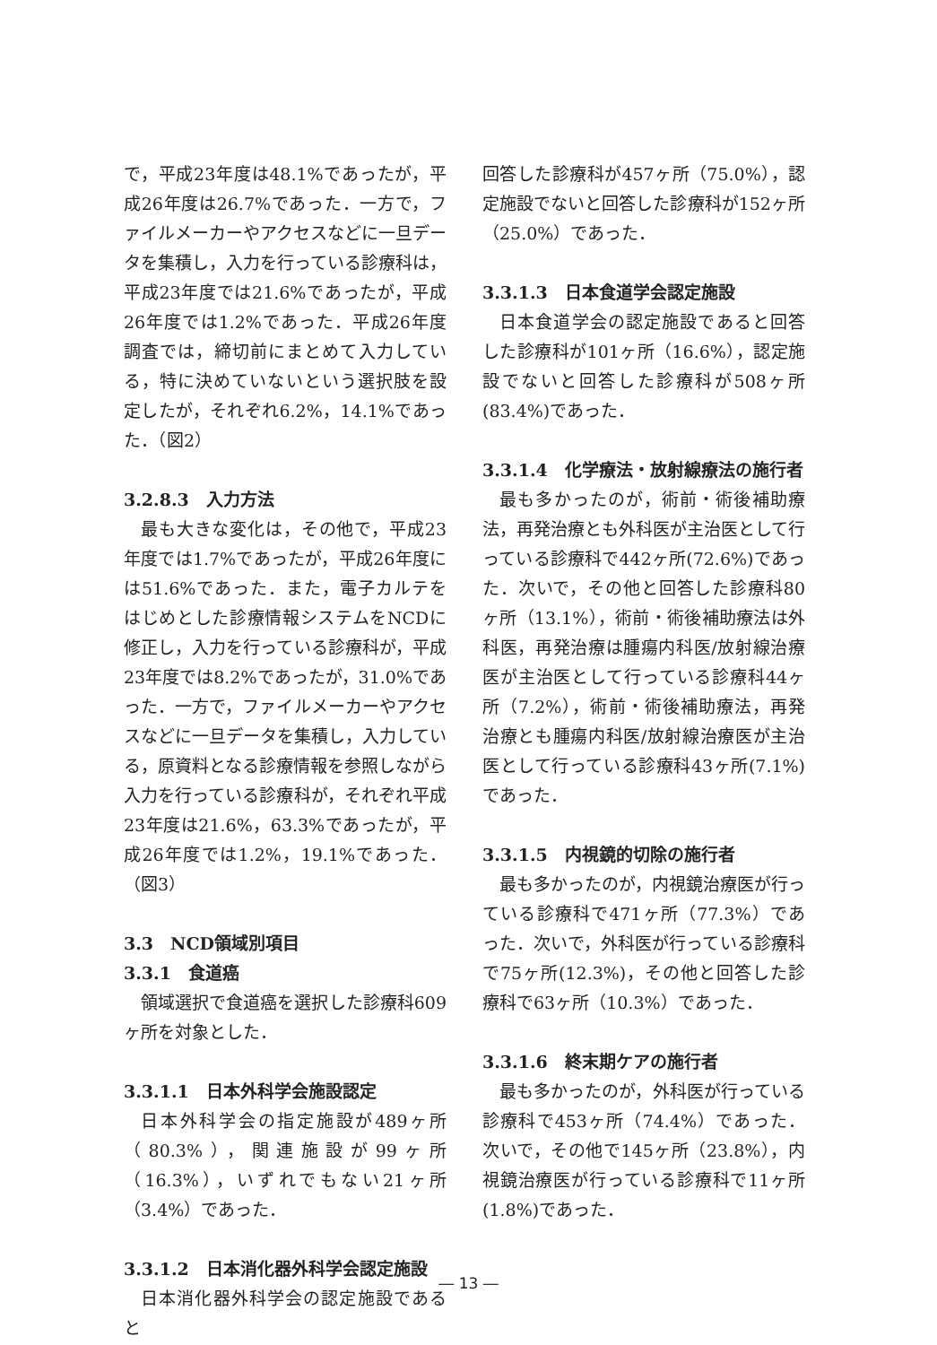で，平成23年度は48.1%であったが，平成26年度は26.7%であった．一方で，ファイルメーカーやアクセスなどに一旦データを集積し，入力を行っている診療科は，平成23年度では21.6%であったが，平成26年度では1.2%であった．平成26年度調査では，締切前にまとめて入力している，特に決めていないという選択肢を設定したが，それぞれ6.2%，14.1%であった．（図2）
3.2.8.3　入力方法
最も大きな変化は，その他で，平成23年度では1.7%であったが，平成26年度には51.6%であった．また，電子カルテをはじめとした診療情報システムをNCDに修正し，入力を行っている診療科が，平成23年度では8.2%であったが，31.0%であった．一方で，ファイルメーカーやアクセスなどに一旦データを集積し，入力している，原資料となる診療情報を参照しながら入力を行っている診療科が，それぞれ平成23年度は21.6%，63.3%であったが，平成26年度では1.2%，19.1%であった．（図3）
3.3　NCD領域別項目
3.3.1　食道癌
領域選択で食道癌を選択した診療科609ヶ所を対象とした．
3.3.1.1　日本外科学会施設認定
日本外科学会の指定施設が489ヶ所（80.3%），関連施設が99ヶ所（16.3%），いずれでもない21ヶ所（3.4%）であった．
3.3.1.2　日本消化器外科学会認定施設
日本消化器外科学会の認定施設であると
回答した診療科が457ヶ所（75.0%），認定施設でないと回答した診療科が152ヶ所（25.0%）であった．
3.3.1.3　日本食道学会認定施設
日本食道学会の認定施設であると回答した診療科が101ヶ所（16.6%），認定施設でないと回答した診療科が508ヶ所(83.4%)であった．
3.3.1.4　化学療法・放射線療法の施行者
最も多かったのが，術前・術後補助療法，再発治療とも外科医が主治医として行っている診療科で442ヶ所(72.6%)であった．次いで，その他と回答した診療科80ヶ所（13.1%），術前・術後補助療法は外科医，再発治療は腫瘍内科医/放射線治療医が主治医として行っている診療科44ヶ所（7.2%），術前・術後補助療法，再発治療とも腫瘍内科医/放射線治療医が主治医として行っている診療科43ヶ所(7.1%)であった．
3.3.1.5　内視鏡的切除の施行者
最も多かったのが，内視鏡治療医が行っている診療科で471ヶ所（77.3%）であった．次いで，外科医が行っている診療科で75ヶ所(12.3%)，その他と回答した診療科で63ヶ所（10.3%）であった．
3.3.1.6　終末期ケアの施行者
最も多かったのが，外科医が行っている診療科で453ヶ所（74.4%）であった．次いで，その他で145ヶ所（23.8%），内視鏡治療医が行っている診療科で11ヶ所(1.8%)であった．
― 13 ―